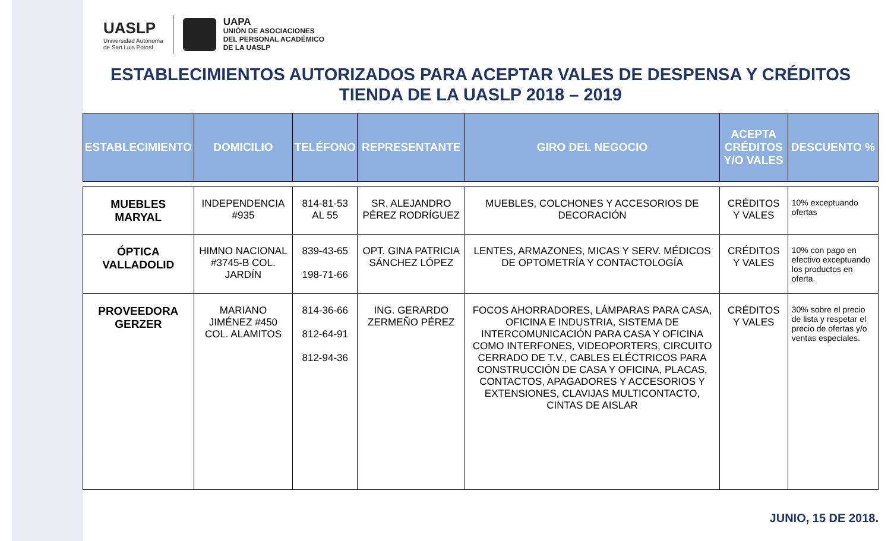UASLP
Universidad Autónoma
de San Luis Potosí
UAPA
UNIÓN DE ASOCIACIONES
DEL PERSONAL ACADÉMICO
DE LA UASLP
ESTABLECIMIENTOS AUTORIZADOS PARA ACEPTAR VALES DE DESPENSA Y CRÉDITOS TIENDA DE LA UASLP 2018 – 2019
| ESTABLECIMIENTO | DOMICILIO | TELÉFONO | REPRESENTANTE | GIRO DEL NEGOCIO | ACEPTA CRÉDITOS Y/O VALES | DESCUENTO % |
| --- | --- | --- | --- | --- | --- | --- |
| MUEBLES MARYAL | INDEPENDENCIA #935 | 814-81-53 AL 55 | SR. ALEJANDRO PÉREZ RODRÍGUEZ | MUEBLES, COLCHONES Y ACCESORIOS DE DECORACIÓN | CRÉDITOS Y VALES | 10% exceptuando ofertas |
| ÓPTICA VALLADOLID | HIMNO NACIONAL #3745-B COL. JARDÍN | 839-43-65 198-71-66 | OPT. GINA PATRICIA SÁNCHEZ LÓPEZ | LENTES, ARMAZONES, MICAS Y SERV. MÉDICOS DE OPTOMETRÍA Y CONTACTOLOGÍA | CRÉDITOS Y VALES | 10% con pago en efectivo exceptuando los productos en oferta. |
| PROVEEDORA GERZER | MARIANO JIMÉNEZ #450 COL. ALAMITOS | 814-36-66 812-64-91 812-94-36 | ING. GERARDO ZERMEÑO PÉREZ | FOCOS AHORRADORES, LÁMPARAS PARA CASA, OFICINA E INDUSTRIA, SISTEMA DE INTERCOMUNICACIÓN PARA CASA Y OFICINA COMO INTERFONES, VIDEOPORTERS, CIRCUITO CERRADO DE T.V., CABLES ELÉCTRICOS PARA CONSTRUCCIÓN DE CASA Y OFICINA, PLACAS, CONTACTOS, APAGADORES Y ACCESORIOS Y EXTENSIONES, CLAVIJAS MULTICONTACTO, CINTAS DE AISLAR | CRÉDITOS Y VALES | 30% sobre el precio de lista y respetar el precio de ofertas y/o ventas especiales. |
JUNIO, 15 DE 2018.